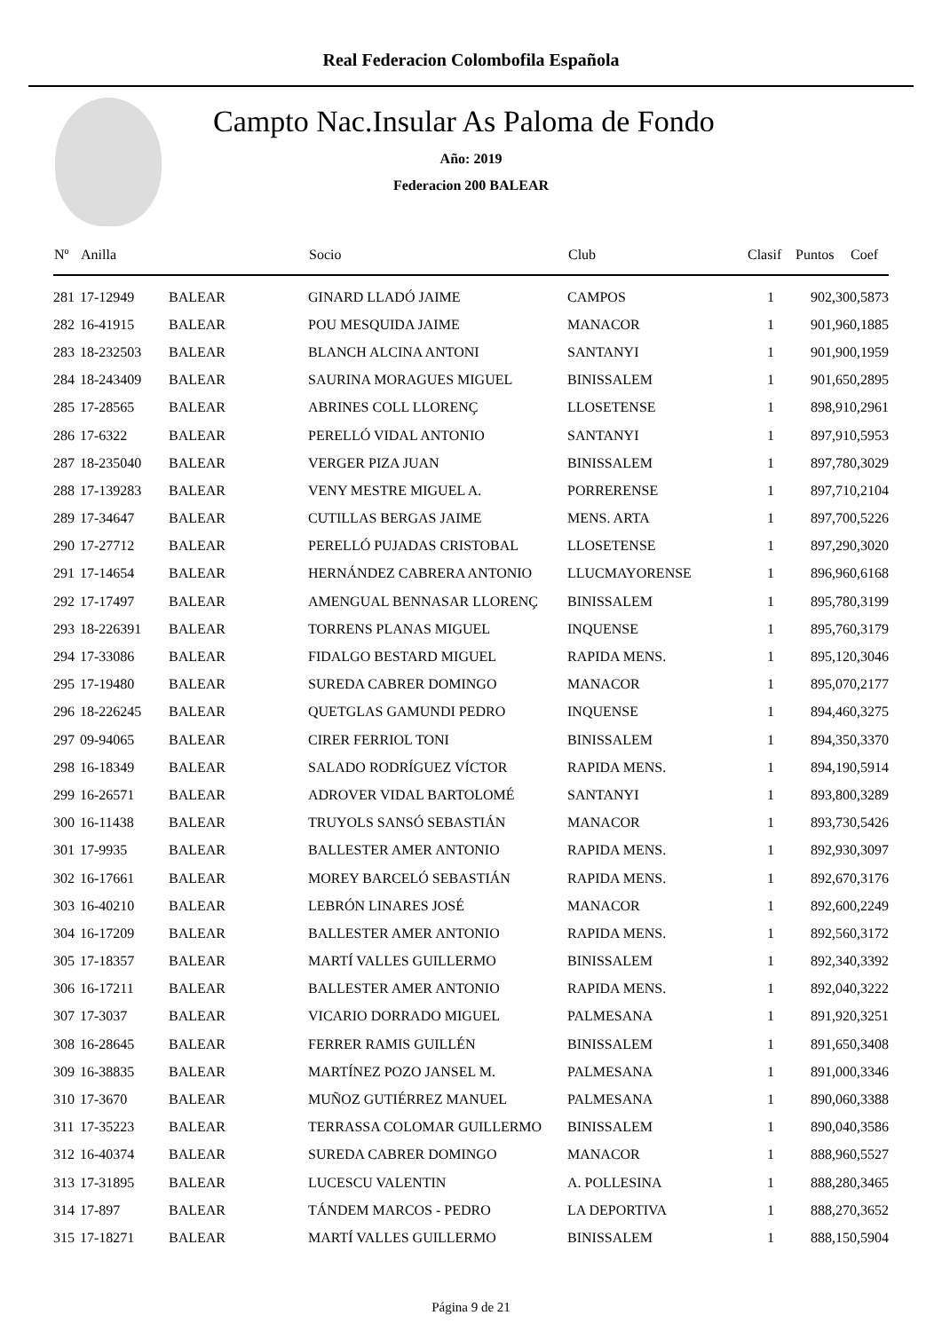Real Federacion Colombofila Española
Campto Nac.Insular As Paloma de Fondo
Año: 2019
Federacion 200 BALEAR
| Nº | Anilla | | Socio | Club | Clasif | Puntos | Coef |
| --- | --- | --- | --- | --- | --- | --- | --- |
| 281 | 17-12949 | BALEAR | GINARD LLADÓ JAIME | CAMPOS | 1 | 902,30 | 0,5873 |
| 282 | 16-41915 | BALEAR | POU MESQUIDA JAIME | MANACOR | 1 | 901,96 | 0,1885 |
| 283 | 18-232503 | BALEAR | BLANCH ALCINA ANTONI | SANTANYI | 1 | 901,90 | 0,1959 |
| 284 | 18-243409 | BALEAR | SAURINA MORAGUES MIGUEL | BINISSALEM | 1 | 901,65 | 0,2895 |
| 285 | 17-28565 | BALEAR | ABRINES COLL LLORENÇ | LLOSETENSE | 1 | 898,91 | 0,2961 |
| 286 | 17-6322 | BALEAR | PERELLÓ VIDAL ANTONIO | SANTANYI | 1 | 897,91 | 0,5953 |
| 287 | 18-235040 | BALEAR | VERGER PIZA JUAN | BINISSALEM | 1 | 897,78 | 0,3029 |
| 288 | 17-139283 | BALEAR | VENY MESTRE MIGUEL A. | PORRERENSE | 1 | 897,71 | 0,2104 |
| 289 | 17-34647 | BALEAR | CUTILLAS BERGAS JAIME | MENS. ARTA | 1 | 897,70 | 0,5226 |
| 290 | 17-27712 | BALEAR | PERELLÓ PUJADAS CRISTOBAL | LLOSETENSE | 1 | 897,29 | 0,3020 |
| 291 | 17-14654 | BALEAR | HERNÁNDEZ CABRERA ANTONIO | LLUCMAYORENSE | 1 | 896,96 | 0,6168 |
| 292 | 17-17497 | BALEAR | AMENGUAL BENNASAR LLORENÇ | BINISSALEM | 1 | 895,78 | 0,3199 |
| 293 | 18-226391 | BALEAR | TORRENS PLANAS MIGUEL | INQUENSE | 1 | 895,76 | 0,3179 |
| 294 | 17-33086 | BALEAR | FIDALGO BESTARD MIGUEL | RAPIDA MENS. | 1 | 895,12 | 0,3046 |
| 295 | 17-19480 | BALEAR | SUREDA CABRER DOMINGO | MANACOR | 1 | 895,07 | 0,2177 |
| 296 | 18-226245 | BALEAR | QUETGLAS GAMUNDI PEDRO | INQUENSE | 1 | 894,46 | 0,3275 |
| 297 | 09-94065 | BALEAR | CIRER FERRIOL TONI | BINISSALEM | 1 | 894,35 | 0,3370 |
| 298 | 16-18349 | BALEAR | SALADO RODRÍGUEZ VÍCTOR | RAPIDA MENS. | 1 | 894,19 | 0,5914 |
| 299 | 16-26571 | BALEAR | ADROVER VIDAL BARTOLOMÉ | SANTANYI | 1 | 893,80 | 0,3289 |
| 300 | 16-11438 | BALEAR | TRUYOLS SANSÓ SEBASTIÁN | MANACOR | 1 | 893,73 | 0,5426 |
| 301 | 17-9935 | BALEAR | BALLESTER AMER ANTONIO | RAPIDA MENS. | 1 | 892,93 | 0,3097 |
| 302 | 16-17661 | BALEAR | MOREY BARCELÓ SEBASTIÁN | RAPIDA MENS. | 1 | 892,67 | 0,3176 |
| 303 | 16-40210 | BALEAR | LEBRÓN LINARES JOSÉ | MANACOR | 1 | 892,60 | 0,2249 |
| 304 | 16-17209 | BALEAR | BALLESTER AMER ANTONIO | RAPIDA MENS. | 1 | 892,56 | 0,3172 |
| 305 | 17-18357 | BALEAR | MARTÍ VALLES GUILLERMO | BINISSALEM | 1 | 892,34 | 0,3392 |
| 306 | 16-17211 | BALEAR | BALLESTER AMER ANTONIO | RAPIDA MENS. | 1 | 892,04 | 0,3222 |
| 307 | 17-3037 | BALEAR | VICARIO DORRADO MIGUEL | PALMESANA | 1 | 891,92 | 0,3251 |
| 308 | 16-28645 | BALEAR | FERRER RAMIS GUILLÉN | BINISSALEM | 1 | 891,65 | 0,3408 |
| 309 | 16-38835 | BALEAR | MARTÍNEZ POZO JANSEL M. | PALMESANA | 1 | 891,00 | 0,3346 |
| 310 | 17-3670 | BALEAR | MUÑOZ GUTIÉRREZ MANUEL | PALMESANA | 1 | 890,06 | 0,3388 |
| 311 | 17-35223 | BALEAR | TERRASSA COLOMAR GUILLERMO | BINISSALEM | 1 | 890,04 | 0,3586 |
| 312 | 16-40374 | BALEAR | SUREDA CABRER DOMINGO | MANACOR | 1 | 888,96 | 0,5527 |
| 313 | 17-31895 | BALEAR | LUCESCU VALENTIN | A. POLLESINA | 1 | 888,28 | 0,3465 |
| 314 | 17-897 | BALEAR | TÁNDEM MARCOS - PEDRO | LA DEPORTIVA | 1 | 888,27 | 0,3652 |
| 315 | 17-18271 | BALEAR | MARTÍ VALLES GUILLERMO | BINISSALEM | 1 | 888,15 | 0,5904 |
Página 9 de 21